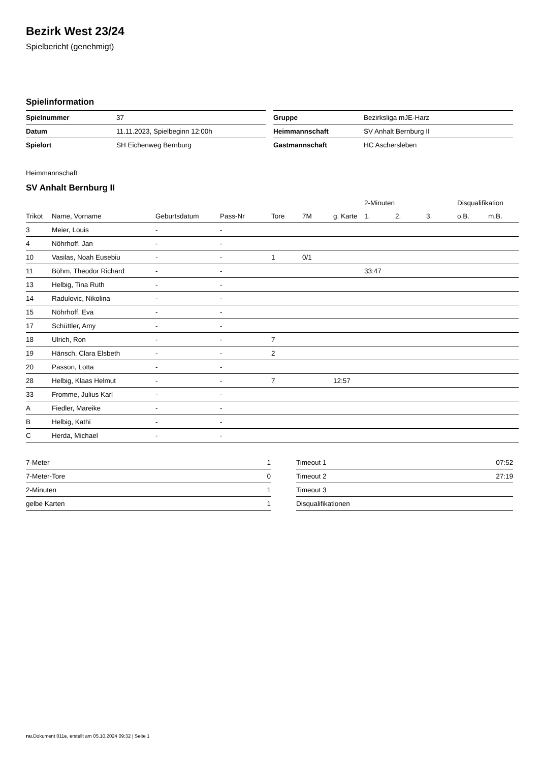Bezirk West 23/24
Spielbericht (genehmigt)
Spielinformation
| Spielnummer | 37 |
| Datum | 11.11.2023, Spielbeginn 12:00h |
| Spielort | SH Eichenweg Bernburg |
| Gruppe | Bezirksliga mJE-Harz |
| Heimmannschaft | SV Anhalt Bernburg II |
| Gastmannschaft | HC Aschersleben |
Heimmannschaft
SV Anhalt Bernburg II
| | | | | | | | 2-Minuten | | | Disqualifikation | |
| --- | --- | --- | --- | --- | --- | --- | --- | --- | --- | --- | --- |
| Trikot | Name, Vorname | Geburtsdatum | Pass-Nr | Tore | 7M | g. Karte | 1. | 2. | 3. | o.B. | m.B. |
| 3 | Meier, Louis | - | - | | | | | | | | |
| 4 | Nöhrhoff, Jan | - | - | | | | | | | | |
| 10 | Vasilas, Noah Eusebiu | - | - | 1 | 0/1 | | | | | | |
| 11 | Böhm, Theodor Richard | - | - | | | | 33:47 | | | | |
| 13 | Helbig, Tina Ruth | - | - | | | | | | | | |
| 14 | Radulovic, Nikolina | - | - | | | | | | | | |
| 15 | Nöhrhoff, Eva | - | - | | | | | | | | |
| 17 | Schüttler, Amy | - | - | | | | | | | | |
| 18 | Ulrich, Ron | - | - | 7 | | | | | | | |
| 19 | Hänsch, Clara Elsbeth | - | - | 2 | | | | | | | |
| 20 | Passon, Lotta | - | - | | | | | | | | |
| 28 | Helbig, Klaas Helmut | - | - | 7 | | 12:57 | | | | | |
| 33 | Fromme, Julius Karl | - | - | | | | | | | | |
| A | Fiedler, Mareike | - | - | | | | | | | | |
| B | Helbig, Kathi | - | - | | | | | | | | |
| C | Herda, Michael | - | - | | | | | | | | |
| 7-Meter | 1 |
| 7-Meter-Tore | 0 |
| 2-Minuten | 1 |
| gelbe Karten | 1 |
| Timeout 1 | 07:52 |
| Timeout 2 | 27:19 |
| Timeout 3 | |
| Disqualifikationen | |
nu.Dokument 011e, erstellt am 05.10.2024 09:32 | Seite 1